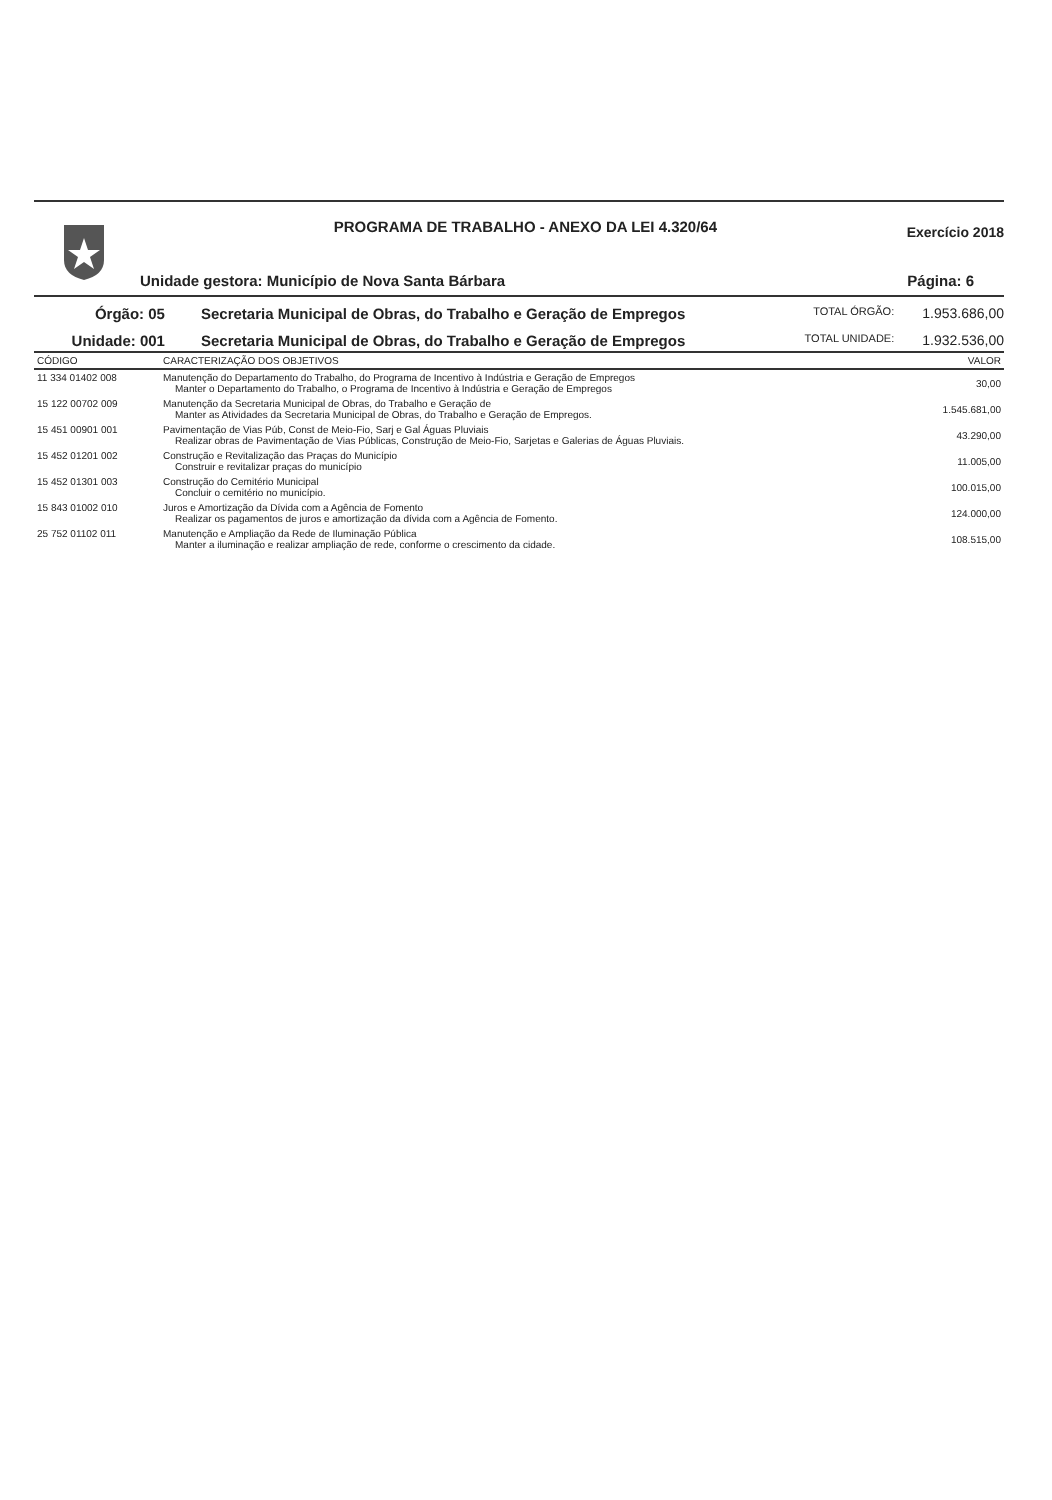PROGRAMA DE TRABALHO - ANEXO DA LEI 4.320/64
Exercício 2018
Unidade gestora: Município de Nova Santa Bárbara Página: 6
Órgão: 05 Secretaria Municipal de Obras, do Trabalho e Geração de Empregos TOTAL ÓRGÃO: 1.953.686,00
Unidade: 001 Secretaria Municipal de Obras, do Trabalho e Geração de Empregos TOTAL UNIDADE: 1.932.536,00
| CÓDIGO | CARACTERIZAÇÃO DOS OBJETIVOS | VALOR |
| --- | --- | --- |
| 11 334 01402 008 | Manutenção do Departamento do Trabalho, do Programa de Incentivo à Indústria e Geração de Empregos Manter o Departamento do Trabalho, o Programa de Incentivo à Indústria e Geração de Empregos | 30,00 |
| 15 122 00702 009 | Manutenção da Secretaria Municipal de Obras, do Trabalho e Geração de Manter as Atividades da Secretaria Municipal de Obras, do Trabalho e Geração de Empregos. | 1.545.681,00 |
| 15 451 00901 001 | Pavimentação de Vias Púb, Const de Meio-Fio, Sarj e Gal Águas Pluviais Realizar obras de Pavimentação de Vias Públicas, Construção de Meio-Fio, Sarjetas e Galerias de Águas Pluviais. | 43.290,00 |
| 15 452 01201 002 | Construção e Revitalização das Praças do Município Construir e revitalizar praças do município | 11.005,00 |
| 15 452 01301 003 | Construção do Cemitério Municipal Concluir o cemitério no município. | 100.015,00 |
| 15 843 01002 010 | Juros e Amortização da Dívida com a Agência de Fomento Realizar os pagamentos de juros e amortização da dívida com a Agência de Fomento. | 124.000,00 |
| 25 752 01102 011 | Manutenção e Ampliação da Rede de Iluminação Pública Manter a iluminação e realizar ampliação de rede, conforme o crescimento da cidade. | 108.515,00 |